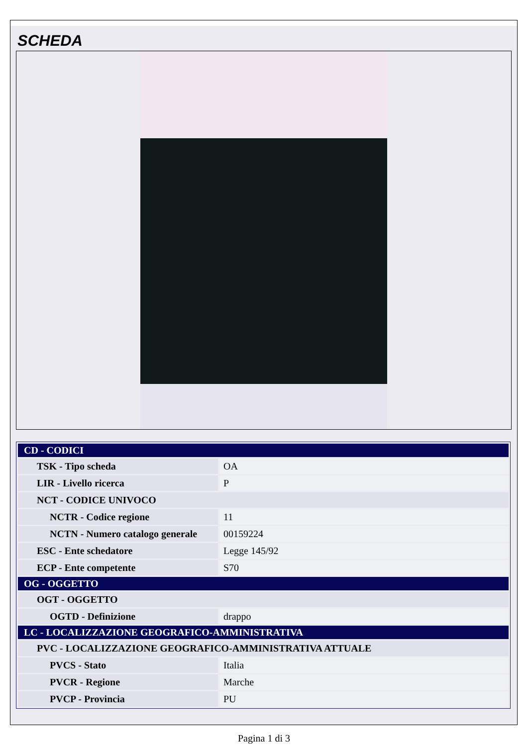SCHEDA
| CD - CODICI | |
| TSK - Tipo scheda | OA |
| LIR - Livello ricerca | P |
| NCT - CODICE UNIVOCO | |
| NCTR - Codice regione | 11 |
| NCTN - Numero catalogo generale | 00159224 |
| ESC - Ente schedatore | Legge 145/92 |
| ECP - Ente competente | S70 |
| OG - OGGETTO | |
| OGT - OGGETTO | |
| OGTD - Definizione | drappo |
| LC - LOCALIZZAZIONE GEOGRAFICO-AMMINISTRATIVA | |
| PVC - LOCALIZZAZIONE GEOGRAFICO-AMMINISTRATIVA ATTUALE | |
| PVCS - Stato | Italia |
| PVCR - Regione | Marche |
| PVCP - Provincia | PU |
Pagina 1 di 3